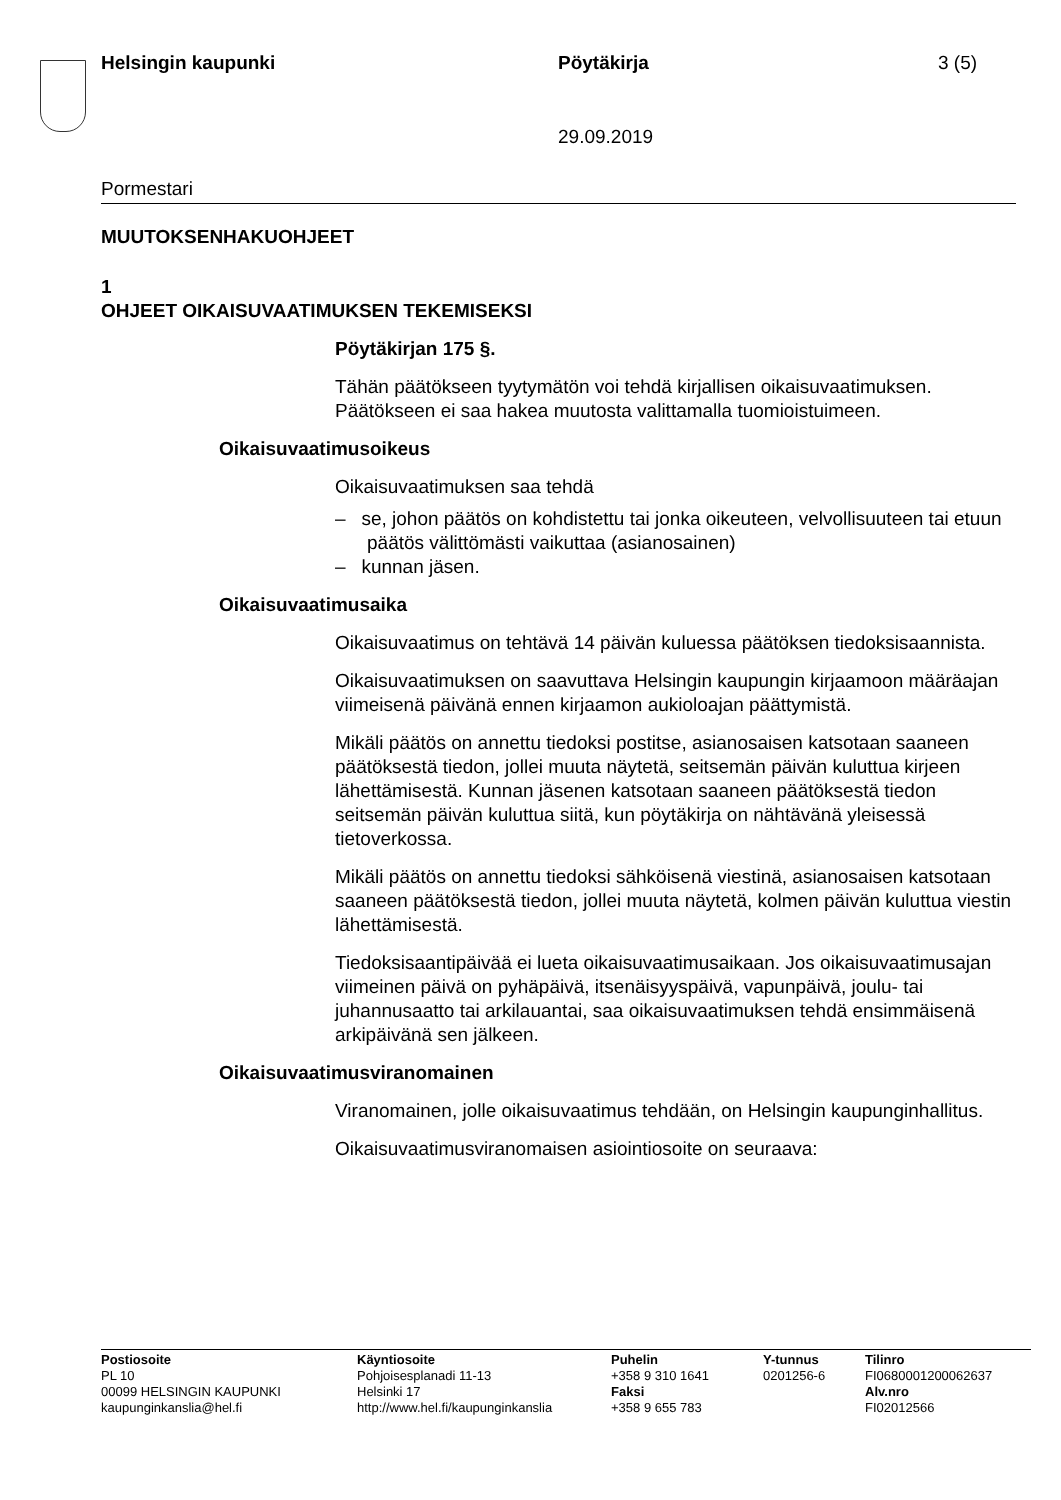Helsingin kaupunki Pöytäkirja 3 (5)
29.09.2019
Pormestari
MUUTOKSENHAKUOHJEET
1
OHJEET OIKAISUVAATIMUKSEN TEKEMISEKSI
Pöytäkirjan 175 §.
Tähän päätökseen tyytymätön voi tehdä kirjallisen oikaisuvaatimuksen. Päätökseen ei saa hakea muutosta valittamalla tuomioistuimeen.
Oikaisuvaatimusoikeus
Oikaisuvaatimuksen saa tehdä
– se, johon päätös on kohdistettu tai jonka oikeuteen, velvollisuuteen tai etuun päätös välittömästi vaikuttaa (asianosainen)
– kunnan jäsen.
Oikaisuvaatimusaika
Oikaisuvaatimus on tehtävä 14 päivän kuluessa päätöksen tiedoksisaannista.
Oikaisuvaatimuksen on saavuttava Helsingin kaupungin kirjaamoon määräajan viimeisenä päivänä ennen kirjaamon aukioloajan päättymistä.
Mikäli päätös on annettu tiedoksi postitse, asianosaisen katsotaan saaneen päätöksestä tiedon, jollei muuta näytetä, seitsemän päivän kuluttua kirjeen lähettämisestä. Kunnan jäsenen katsotaan saaneen päätöksestä tiedon seitsemän päivän kuluttua siitä, kun pöytäkirja on nähtävänä yleisessä tietoverkossa.
Mikäli päätös on annettu tiedoksi sähköisenä viestinä, asianosaisen katsotaan saaneen päätöksestä tiedon, jollei muuta näytetä, kolmen päivän kuluttua viestin lähettämisestä.
Tiedoksisaantipäivää ei lueta oikaisuvaatimusaikaan. Jos oikaisuvaatimusajan viimeinen päivä on pyhäpäivä, itsenäisyyspäivä, vapunpäivä, joulu- tai juhannusaatto tai arkilauantai, saa oikaisuvaatimuksen tehdä ensimmäisenä arkipäivänä sen jälkeen.
Oikaisuvaatimusviranomainen
Viranomainen, jolle oikaisuvaatimus tehdään, on Helsingin kaupunginhallitus.
Oikaisuvaatimusviranomaisen asiointiosoite on seuraava:
Postiosoite
PL 10
00099 HELSINGIN KAUPUNKI
kaupunginkanslia@hel.fi
Käyntiosoite
Pohjoisesplanadi 11-13
Helsinki 17
http://www.hel.fi/kaupunginkanslia
Puhelin
+358 9 310 1641
Faksi
+358 9 655 783
Y-tunnus
0201256-6
Tilinro
FI0680001200062637
Alv.nro
FI02012566